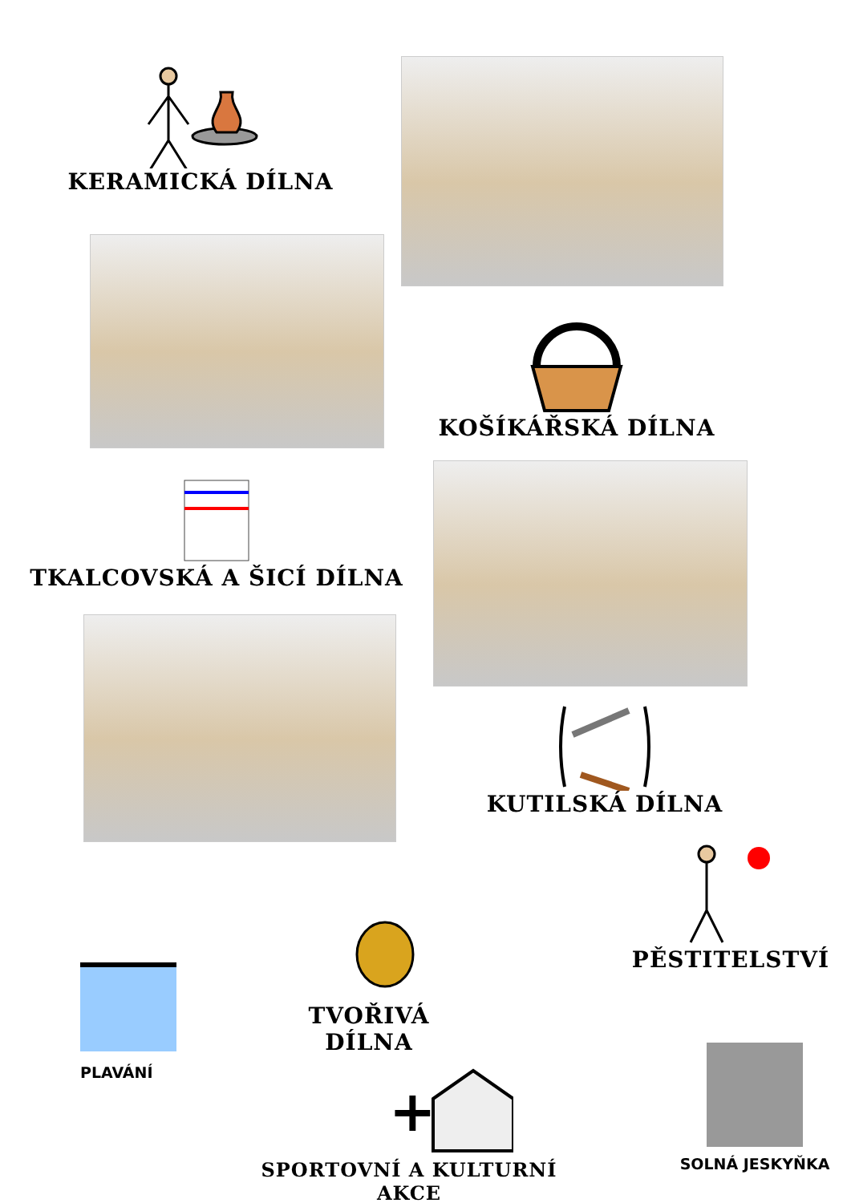KERAMICKÁ DÍLNA
KOŠÍKÁŘSKÁ DÍLNA
TKALCOVSKÁ A ŠICÍ DÍLNA
KUTILSKÁ DÍLNA
PĚSTITELSTVÍ
TVOŘIVÁ DÍLNA
PLAVÁNÍ
+
SPORTOVNÍ A KULTURNÍ AKCE
SOLNÁ JESKYŇKA